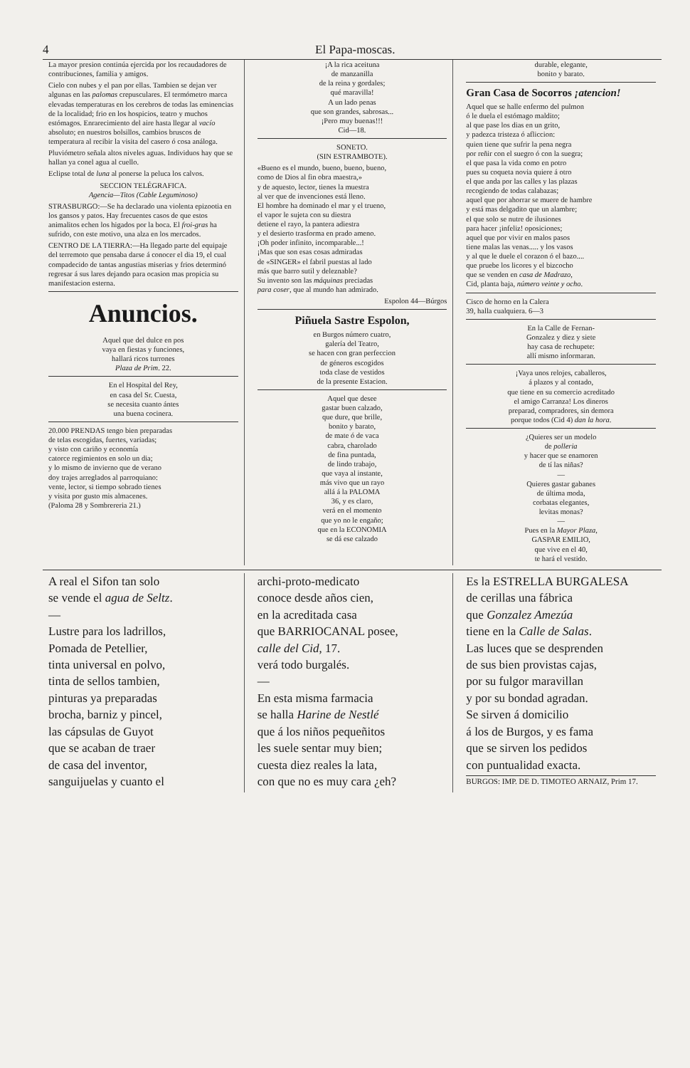4 El Papa-moscas.
La mayor presion continúa ejercida por los recaudadores de contribuciones, familia y amigos.
Cielo con nubes y el pan por ellas. Tambien se dejan ver algunas en las palomas crepusculares. El termómetro marca elevadas temperaturas en los cerebros de todas las eminencias de la localidad; frio en los hospicios, teatro y muchos estómagos. Enrarecimiento del aire hasta llegar al vacío absoluto; en nuestros bolsillos, cambios bruscos de temperatura al recibir la visita del casero ó cosa análoga.
Pluviómetro señala altos niveles aguas. Individuos hay que se hallan ya conel agua al cuello.
Eclipse total de luna al ponerse la peluca los calvos.
SECCION TELÉGRAFICA.
Agencia—Titos (Cable Leguminoso)
STRASBURGO:—Se ha declarado una violenta epizootia en los gansos y patos. Hay frecuentes casos de que estos animalitos echen los higados por la boca. El froi-gras ha sufrido, con este motivo, una alza en los mercados.
CENTRO DE LA TIERRA:—Ha llegado parte del equipaje del terremoto que pensaba darse á conocer el dia 19, el cual compadecido de tantas angustias miserias y frios determinó regresar á sus lares dejando para ocasion mas propicia su manifestacion esterna.
Anuncios.
Aquel que del dulce en pos
vaya en fiestas y funciones,
hallará ricos turrones
Plaza de Prim. 22.
En el Hospital del Rey,
en casa del Sr. Cuesta,
se necesita cuanto ántes
una buena cocinera.
20.000 PRENDAS tengo bien preparadas
de telas escogidas, fuertes, variadas;
y visto con cariño y economía
catorce regimientos en solo un dia;
y lo mismo de invierno que de verano
doy trajes arreglados al parroquiano:
vente, lector, si tiempo sobrado tienes
y visita por gusto mis almacenes.
(Paloma 28 y Sombrereria 21.)
¡A la rica aceituna
de manzanilla
de la reina y gordales;
qué maravilla!
A un lado penas
que son grandes, sabrosas...
¡Pero muy buenas!!!
Cid—18.
SONETO.
(SIN ESTRAMBOTE).
«Bueno es el mundo, bueno, bueno, bueno,
como de Dios al fin obra maestra,»
y de aquesto, lector, tienes la muestra
al ver que de invenciones está lleno.
El hombre ha dominado el mar y el trueno,
el vapor le sujeta con su diestra
detiene el rayo, la pantera adiestra
y el desierto trasforma en prado ameno.
¡Oh poder infinito, incomparable...!
¡Mas que son esas cosas admiradas
de «SINGER» el fabril puestas al lado
más que barro sutil y deleznable?
Su invento son las máquinas preciadas
para coser, que al mundo han admirado.
Espolon 44—Búrgos
Piñuela Sastre Espolon,
en Burgos número cuatro,
galería del Teatro,
se hacen con gran perfeccion
de géneros escogidos
toda clase de vestidos
de la presente Estacion.
Aquel que desee
gastar buen calzado,
que dure, que brille,
bonito y barato,
de mate ó de vaca
cabra, charolado
de fina puntada,
de lindo trabajo,
que vaya al instante,
más vivo que un rayo
allá á la PALOMA
36, y es claro,
verá en el momento
que yo no le engaño;
que en la ECONOMIA
se dá ese calzado
durable, elegante,
bonito y barato.
Gran Casa de Socorros ¡atencion!
Aquel que se halle enfermo del pulmon
ó le duela el estómago maldito;
al que pase los dias en un grito,
y padezca tristeza ó afliccion:
quien tiene que sufrir la pena negra
por reñir con el suegro ó con la suegra;
el que pasa la vida como en potro
pues su coqueta novia quiere á otro
el que anda por las calles y las plazas
recogiendo de todas calabazas;
aquel que por ahorrar se muere de hambre
y está mas delgadito que un alambre;
el que solo se nutre de ilusiones
para hacer ¡infeliz! oposiciones;
aquel que por vivir en malos pasos
tiene malas las venas..... y los vasos
y al que le duele el corazon ó el bazo....
que pruebe los licores y el bizcocho
que se venden en casa de Madrazo,
Cid, planta baja, número veinte y ocho.
Cisco de horno en la Calera
39, halla cualquiera. 6—3
En la Calle de Fernan-
Gonzalez y diez y siete
hay casa de rechupete:
allí mismo informaran.
¡Vaya unos relojes, caballeros,
á plazos y al contado,
que tiene en su comercio acreditado
el amigo Carranza! Los dineros
preparad, compradores, sin demora
porque todos (Cid 4) dan la hora.
¿Quieres ser un modelo
de polleria
y hacer que se enamoren
de tí las niñas?
—
Quieres gastar gabanes
de última moda,
corbatas elegantes,
levitas monas?
—
Pues en la Mayor Plaza,
GASPAR EMILIO,
que vive en el 40,
te hará el vestido.
A real el Sifon tan solo
se vende el agua de Seltz.
—
Lustre para los ladrillos,
Pomada de Petellier,
tinta universal en polvo,
tinta de sellos tambien,
pinturas ya preparadas
brocha, barniz y pincel,
las cápsulas de Guyot
que se acaban de traer
de casa del inventor,
sanguijuelas y cuanto el
archi-proto-medicato
conoce desde años cien,
en la acreditada casa
que BARRIOCANAL posee,
calle del Cid, 17.
verá todo burgalés.
—
En esta misma farmacia
se halla Harine de Nestlé
que á los niños pequeñitos
les suele sentar muy bien;
cuesta diez reales la lata,
con que no es muy cara ¿eh?
Es la ESTRELLA BURGALESA
de cerillas una fábrica
que Gonzalez Amezúa
tiene en la Calle de Salas.
Las luces que se desprenden
de sus bien provistas cajas,
por su fulgor maravillan
y por su bondad agradan.
Se sirven á domicilio
á los de Burgos, y es fama
que se sirven los pedidos
con puntualidad exacta.
BURGOS: IMP. DE D. TIMOTEO ARNAIZ, Prim 17.